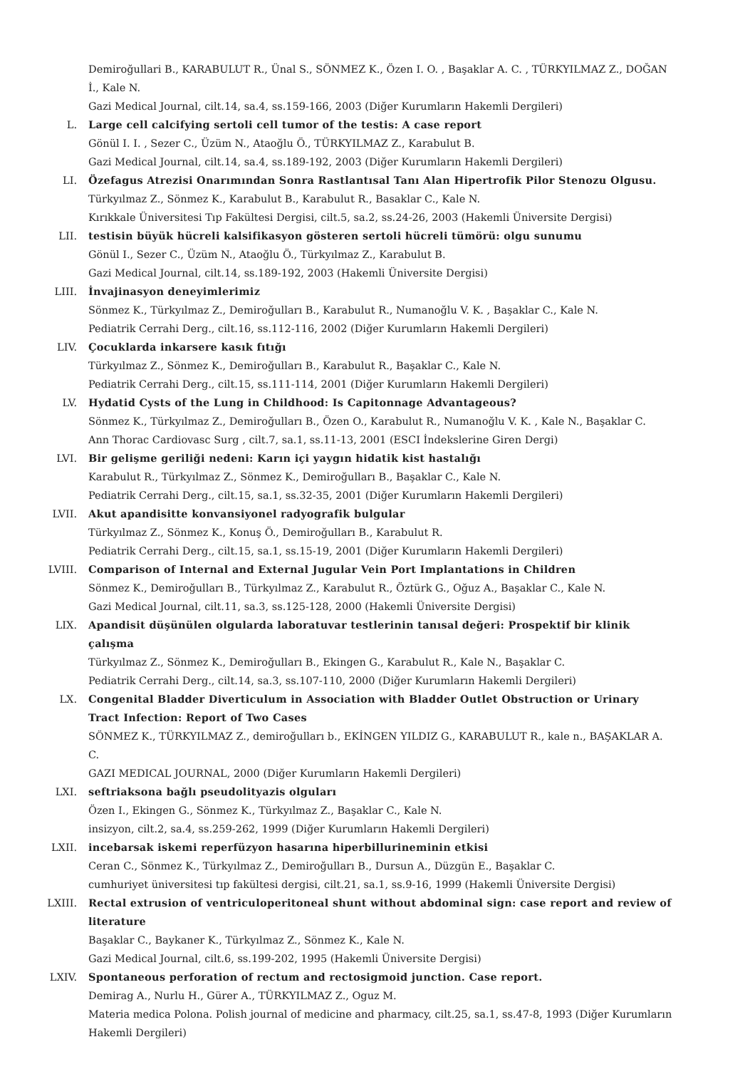Demiroğullari B., KARABULUT R., Ünal S., SÖNMEZ K., Özen I. O. , Başaklar A. C. , TÜRKYILMAZ Z., DOĞAN İ., Kale N.
Gazi Medical Journal, cilt.14, sa.4, ss.159-166, 2003 (Diğer Kurumların Hakemli Dergileri)
L. Large cell calcifying sertoli cell tumor of the testis: A case report
Gönül I. I. , Sezer C., Üzüm N., Ataoğlu Ö., TÜRKYILMAZ Z., Karabulut B.
Gazi Medical Journal, cilt.14, sa.4, ss.189-192, 2003 (Diğer Kurumların Hakemli Dergileri)
LI. Özefagus Atrezisi Onarımından Sonra Rastlantısal Tanı Alan Hipertrofik Pilor Stenozu Olgusu.
Türkyılmaz Z., Sönmez K., Karabulut B., Karabulut R., Basaklar C., Kale N.
Kırıkkale Üniversitesi Tıp Fakültesi Dergisi, cilt.5, sa.2, ss.24-26, 2003 (Hakemli Üniversite Dergisi)
LII. testisin büyük hücreli kalsifikasyon gösteren sertoli hücreli tümörü: olgu sunumu
Gönül I., Sezer C., Üzüm N., Ataoğlu Ö., Türkyılmaz Z., Karabulut B.
Gazi Medical Journal, cilt.14, ss.189-192, 2003 (Hakemli Üniversite Dergisi)
LIII. İnvajinasyon deneyimlerimiz
Sönmez K., Türkyılmaz Z., Demiroğulları B., Karabulut R., Numanoğlu V. K. , Başaklar C., Kale N.
Pediatrik Cerrahi Derg., cilt.16, ss.112-116, 2002 (Diğer Kurumların Hakemli Dergileri)
LIV. Çocuklarda inkarsere kasık fıtığı
Türkyılmaz Z., Sönmez K., Demiroğulları B., Karabulut R., Başaklar C., Kale N.
Pediatrik Cerrahi Derg., cilt.15, ss.111-114, 2001 (Diğer Kurumların Hakemli Dergileri)
LV. Hydatid Cysts of the Lung in Childhood: Is Capitonnage Advantageous?
Sönmez K., Türkyılmaz Z., Demiroğulları B., Özen O., Karabulut R., Numanoğlu V. K. , Kale N., Başaklar C.
Ann Thorac Cardiovasc Surg , cilt.7, sa.1, ss.11-13, 2001 (ESCI İndekslerine Giren Dergi)
LVI. Bir gelişme geriliği nedeni: Karın içi yaygın hidatik kist hastalığı
Karabulut R., Türkyılmaz Z., Sönmez K., Demiroğulları B., Başaklar C., Kale N.
Pediatrik Cerrahi Derg., cilt.15, sa.1, ss.32-35, 2001 (Diğer Kurumların Hakemli Dergileri)
LVII. Akut apandisitte konvansiyonel radyografik bulgular
Türkyılmaz Z., Sönmez K., Konuş Ö., Demiroğulları B., Karabulut R.
Pediatrik Cerrahi Derg., cilt.15, sa.1, ss.15-19, 2001 (Diğer Kurumların Hakemli Dergileri)
LVIII. Comparison of Internal and External Jugular Vein Port Implantations in Children
Sönmez K., Demiroğulları B., Türkyılmaz Z., Karabulut R., Öztürk G., Oğuz A., Başaklar C., Kale N.
Gazi Medical Journal, cilt.11, sa.3, ss.125-128, 2000 (Hakemli Üniversite Dergisi)
LIX. Apandisit düşünülen olgularda laboratuvar testlerinin tanısal değeri: Prospektif bir klinik çalışma
Türkyılmaz Z., Sönmez K., Demiroğulları B., Ekingen G., Karabulut R., Kale N., Başaklar C.
Pediatrik Cerrahi Derg., cilt.14, sa.3, ss.107-110, 2000 (Diğer Kurumların Hakemli Dergileri)
LX. Congenital Bladder Diverticulum in Association with Bladder Outlet Obstruction or Urinary Tract Infection: Report of Two Cases
SÖNMEZ K., TÜRKYILMAZ Z., demiroğulları b., EKİNGEN YILDIZ G., KARABULUT R., kale n., BAŞAKLAR A. C.
GAZI MEDICAL JOURNAL, 2000 (Diğer Kurumların Hakemli Dergileri)
LXI. seftriaksona bağlı pseudolityazis olguları
Özen I., Ekingen G., Sönmez K., Türkyılmaz Z., Başaklar C., Kale N.
insizyon, cilt.2, sa.4, ss.259-262, 1999 (Diğer Kurumların Hakemli Dergileri)
LXII. incebarsak iskemi reperfüzyon hasarına hiperbillurineminin etkisi
Ceran C., Sönmez K., Türkyılmaz Z., Demiroğulları B., Dursun A., Düzgün E., Başaklar C.
cumhuriyet üniversitesi tıp fakültesi dergisi, cilt.21, sa.1, ss.9-16, 1999 (Hakemli Üniversite Dergisi)
LXIII. Rectal extrusion of ventriculoperitoneal shunt without abdominal sign: case report and review of literature
Başaklar C., Baykaner K., Türkyılmaz Z., Sönmez K., Kale N.
Gazi Medical Journal, cilt.6, ss.199-202, 1995 (Hakemli Üniversite Dergisi)
LXIV. Spontaneous perforation of rectum and rectosigmoid junction. Case report.
Demirag A., Nurlu H., Gürer A., TÜRKYILMAZ Z., Oguz M.
Materia medica Polona. Polish journal of medicine and pharmacy, cilt.25, sa.1, ss.47-8, 1993 (Diğer Kurumların Hakemli Dergileri)